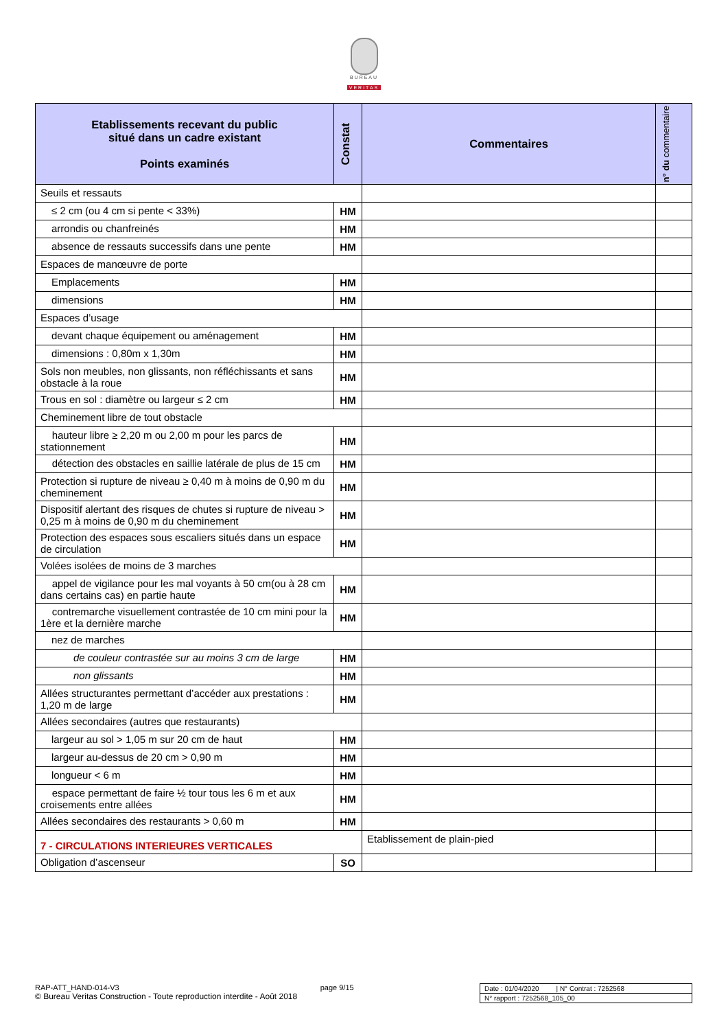BUREAU
VERITAS
| Etablissements recevant du public situé dans un cadre existant Points examinés | Constat | Commentaires | n° du commentaire |
| --- | --- | --- | --- |
| Seuils et ressauts | | | |
| ≤ 2 cm (ou 4 cm si pente < 33%) | HM | | |
| arrondis ou chanfreinés | HM | | |
| absence de ressauts successifs dans une pente | HM | | |
| Espaces de manœuvre de porte | | | |
| Emplacements | HM | | |
| dimensions | HM | | |
| Espaces d’usage | | | |
| devant chaque équipement ou aménagement | HM | | |
| dimensions : 0,80m x 1,30m | HM | | |
| Sols non meubles, non glissants, non réfléchissants et sans obstacle à la roue | HM | | |
| Trous en sol : diamètre ou largeur ≤ 2 cm | HM | | |
| Cheminement libre de tout obstacle | | | |
| hauteur libre ≥ 2,20 m ou 2,00 m pour les parcs de stationnement | HM | | |
| détection des obstacles en saillie latérale de plus de 15 cm | HM | | |
| Protection si rupture de niveau ≥ 0,40 m à moins de 0,90 m du cheminement | HM | | |
| Dispositif alertant des risques de chutes si rupture de niveau > 0,25 m à moins de 0,90 m du cheminement | HM | | |
| Protection des espaces sous escaliers situés dans un espace de circulation | HM | | |
| Volées isolées de moins de 3 marches | | | |
| appel de vigilance pour les mal voyants à 50 cm(ou à 28 cm dans certains cas) en partie haute | HM | | |
| contremarche visuellement contrastée de 10 cm mini pour la 1ère et la dernière marche | HM | | |
| nez de marches | | | |
| de couleur contrastée sur au moins 3 cm de large | HM | | |
| non glissants | HM | | |
| Allées structurantes permettant d’accéder aux prestations : 1,20 m de large | HM | | |
| Allées secondaires (autres que restaurants) | | | |
| largeur au sol > 1,05 m sur 20 cm de haut | HM | | |
| largeur au-dessus de 20 cm > 0,90 m | HM | | |
| longueur < 6 m | HM | | |
| espace permettant de faire ½ tour tous les 6 m et aux croisements entre allées | HM | | |
| Allées secondaires des restaurants > 0,60 m | HM | | |
| 7 - CIRCULATIONS INTERIEURES VERTICALES | | Etablissement de plain-pied | |
| Obligation d’ascenseur | SO | | |
RAP-ATT_HAND-014-V3 page 9/15
© Bureau Veritas Construction - Toute reproduction interdite - Août 2018
Date : 01/04/2020 | N° Contrat : 7252568
N° rapport : 7252568_105_00